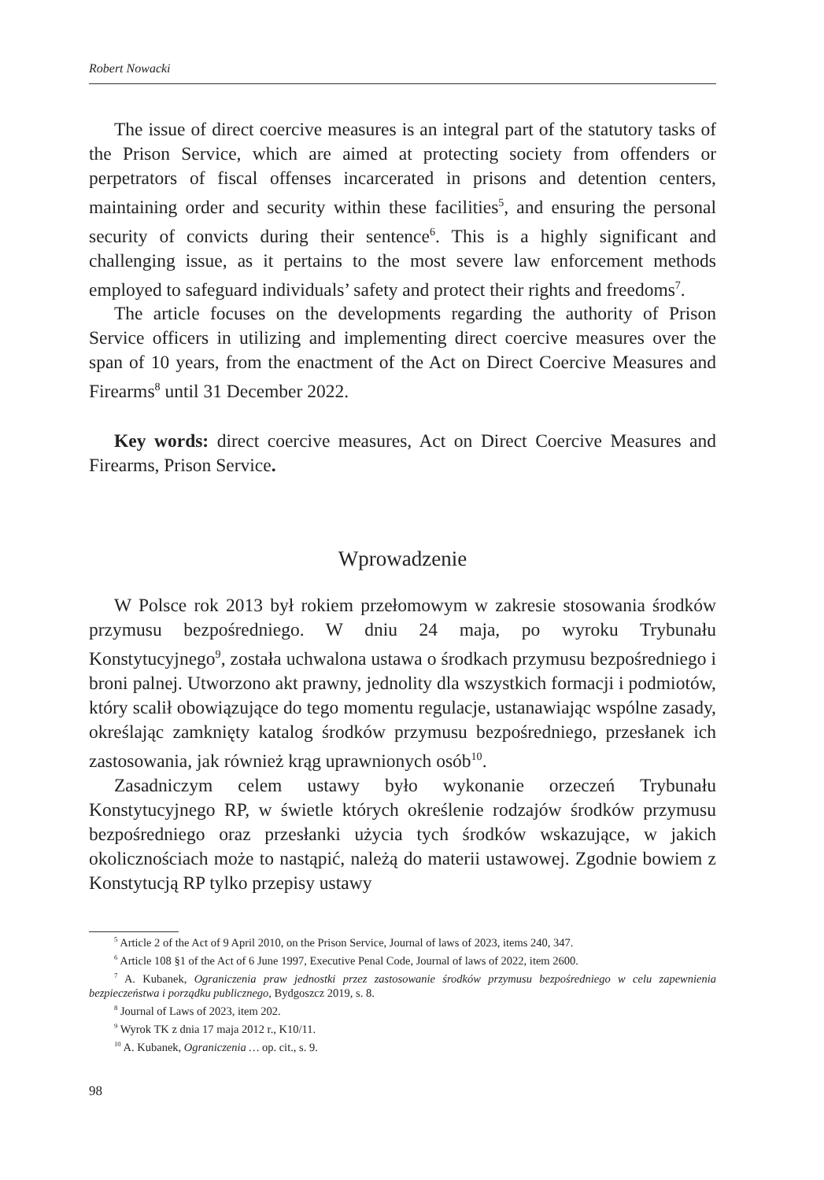Robert Nowacki
The issue of direct coercive measures is an integral part of the statutory tasks of the Prison Service, which are aimed at protecting society from offenders or perpetrators of fiscal offenses incarcerated in prisons and detention centers, maintaining order and security within these facilities<sup>5</sup>, and ensuring the personal security of convicts during their sentence<sup>6</sup>. This is a highly significant and challenging issue, as it pertains to the most severe law enforcement methods employed to safeguard individuals’ safety and protect their rights and freedoms<sup>7</sup>.
The article focuses on the developments regarding the authority of Prison Service officers in utilizing and implementing direct coercive measures over the span of 10 years, from the enactment of the Act on Direct Coercive Measures and Firearms<sup>8</sup> until 31 December 2022.
Key words: direct coercive measures, Act on Direct Coercive Measures and Firearms, Prison Service.
Wprowadzenie
W Polsce rok 2013 był rokiem przełomowym w zakresie stosowania środków przymusu bezpośredniego. W dniu 24 maja, po wyroku Trybunału Konstytucyjnego<sup>9</sup>, została uchwalona ustawa o środkach przymusu bezpośredniego i broni palnej. Utworzono akt prawny, jednolity dla wszystkich formacji i podmiotów, który scalił obowiązujące do tego momentu regulacje, ustanawiając wspólne zasady, określając zamknięty katalog środków przymusu bezpośredniego, przesłanek ich zastosowania, jak również krąg uprawnionych osób<sup>10</sup>.
Zasadniczym celem ustawy było wykonanie orzeczeń Trybunału Konstytucyjnego RP, w świetle których określenie rodzajów środków przymusu bezpośredniego oraz przesłanki użycia tych środków wskazujące, w jakich okolicznościach może to nastąpić, należą do materii ustawowej. Zgodnie bowiem z Konstytucją RP tylko przepisy ustawy
<sup>5</sup> Article 2 of the Act of 9 April 2010, on the Prison Service, Journal of laws of 2023, items 240, 347.
<sup>6</sup> Article 108 §1 of the Act of 6 June 1997, Executive Penal Code, Journal of laws of 2022, item 2600.
<sup>7</sup> A. Kubanek, Ograniczenia praw jednostki przez zastosowanie środków przymusu bezpośredniego w celu zapewnienia bezpieczeństwa i porządku publicznego, Bydgoszcz 2019, s. 8.
<sup>8</sup> Journal of Laws of 2023, item 202.
<sup>9</sup> Wyrok TK z dnia 17 maja 2012 r., K10/11.
<sup>10</sup> A. Kubanek, Ograniczenia … op. cit., s. 9.
98